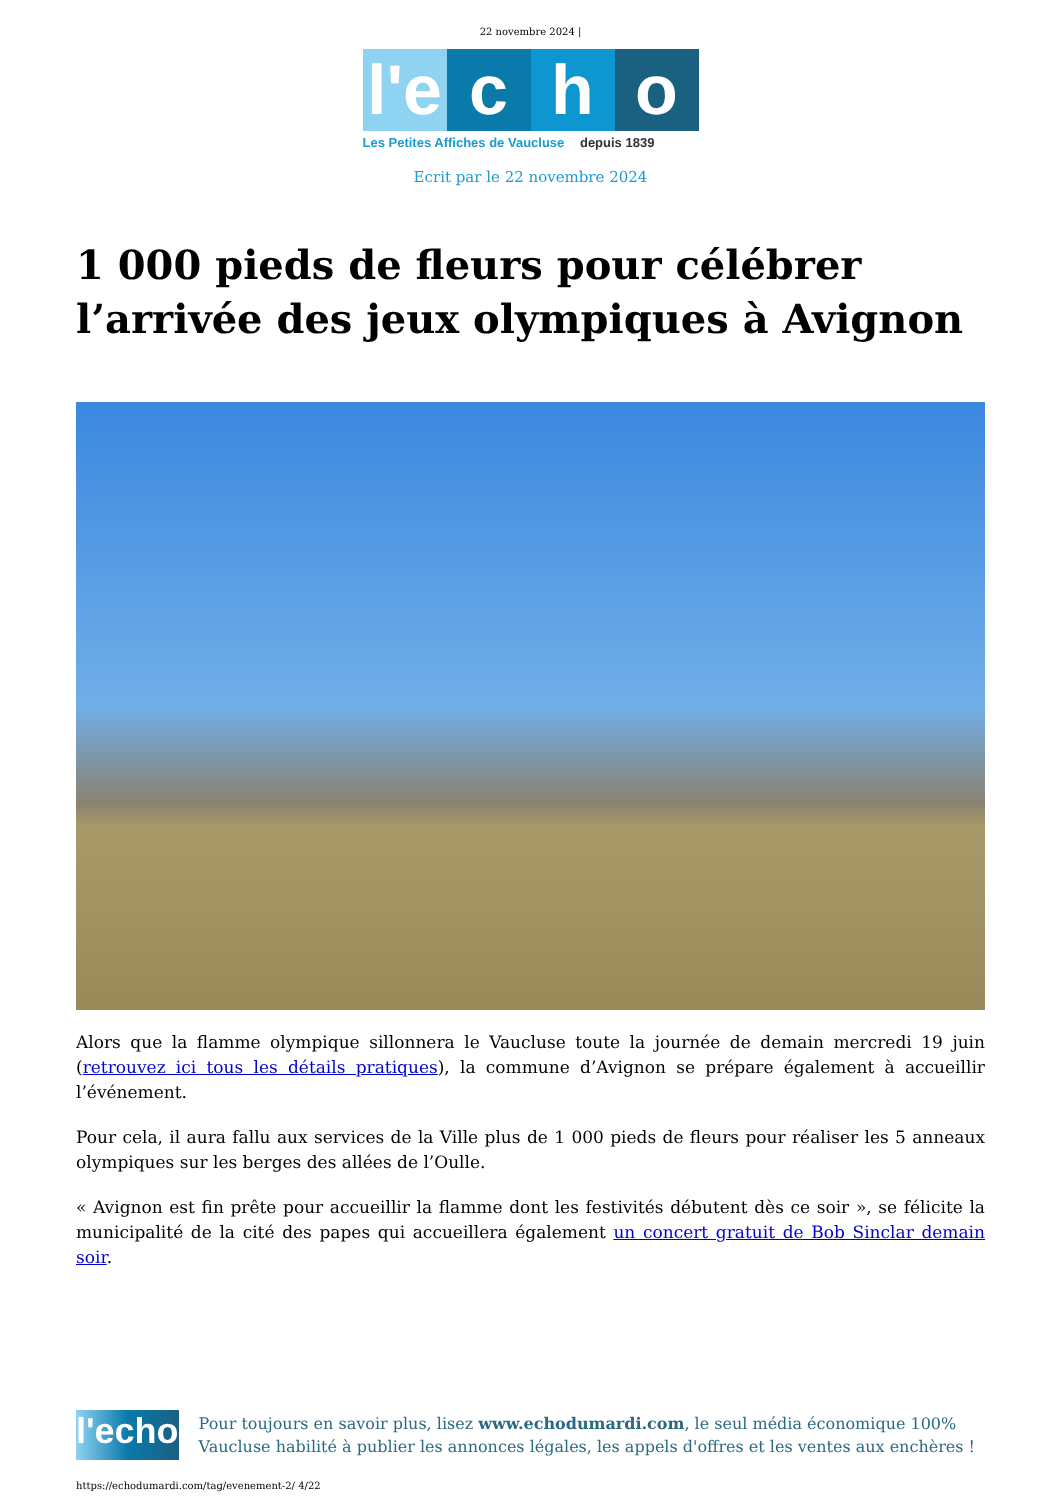22 novembre 2024 |
l'e c h o
Les Petites Affiches de Vaucluse depuis 1839
Ecrit par le 22 novembre 2024
1 000 pieds de fleurs pour célébrer l’arrivée des jeux olympiques à Avignon
Alors que la flamme olympique sillonnera le Vaucluse toute la journée de demain mercredi 19 juin (retrouvez ici tous les détails pratiques), la commune d’Avignon se prépare également à accueillir l’événement.
Pour cela, il aura fallu aux services de la Ville plus de 1 000 pieds de fleurs pour réaliser les 5 anneaux olympiques sur les berges des allées de l’Oulle.
« Avignon est fin prête pour accueillir la flamme dont les festivités débutent dès ce soir », se félicite la municipalité de la cité des papes qui accueillera également un concert gratuit de Bob Sinclar demain soir.
l'echo
Pour toujours en savoir plus, lisez www.echodumardi.com, le seul média économique 100% Vaucluse habilité à publier les annonces légales, les appels d'offres et les ventes aux enchères !
https://echodumardi.com/tag/evenement-2/ 4/22